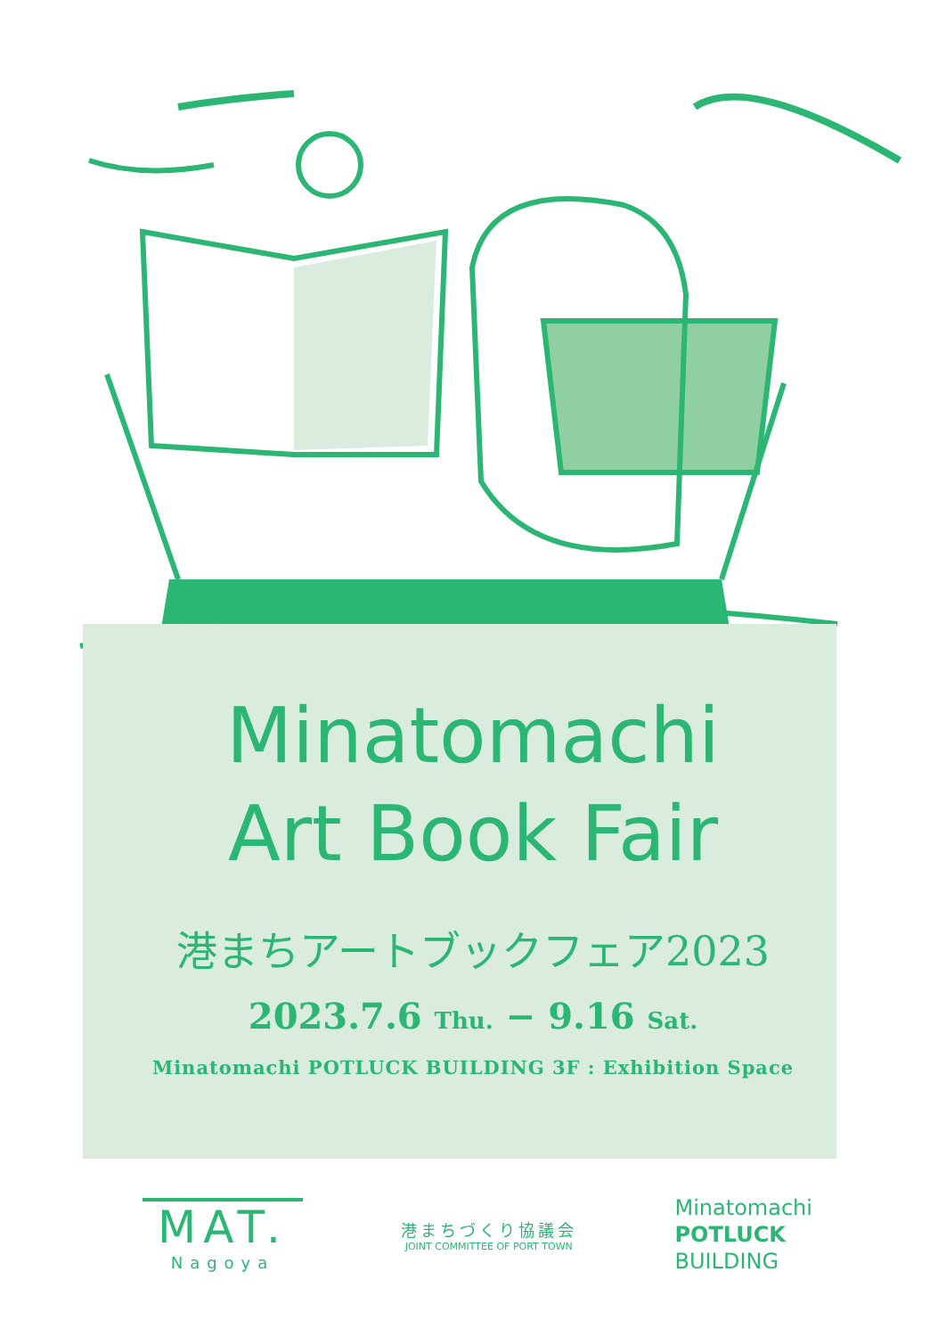Minatomachi
Art Book Fair
港まちアートブックフェア2023
2023.7.6 Thu. − 9.16 Sat.
Minatomachi POTLUCK BUILDING 3F : Exhibition Space
MAT.
Nagoya
港まちづくり協議会
JOINT COMMITTEE OF PORT TOWN
Minatomachi
POTLUCK
BUILDING